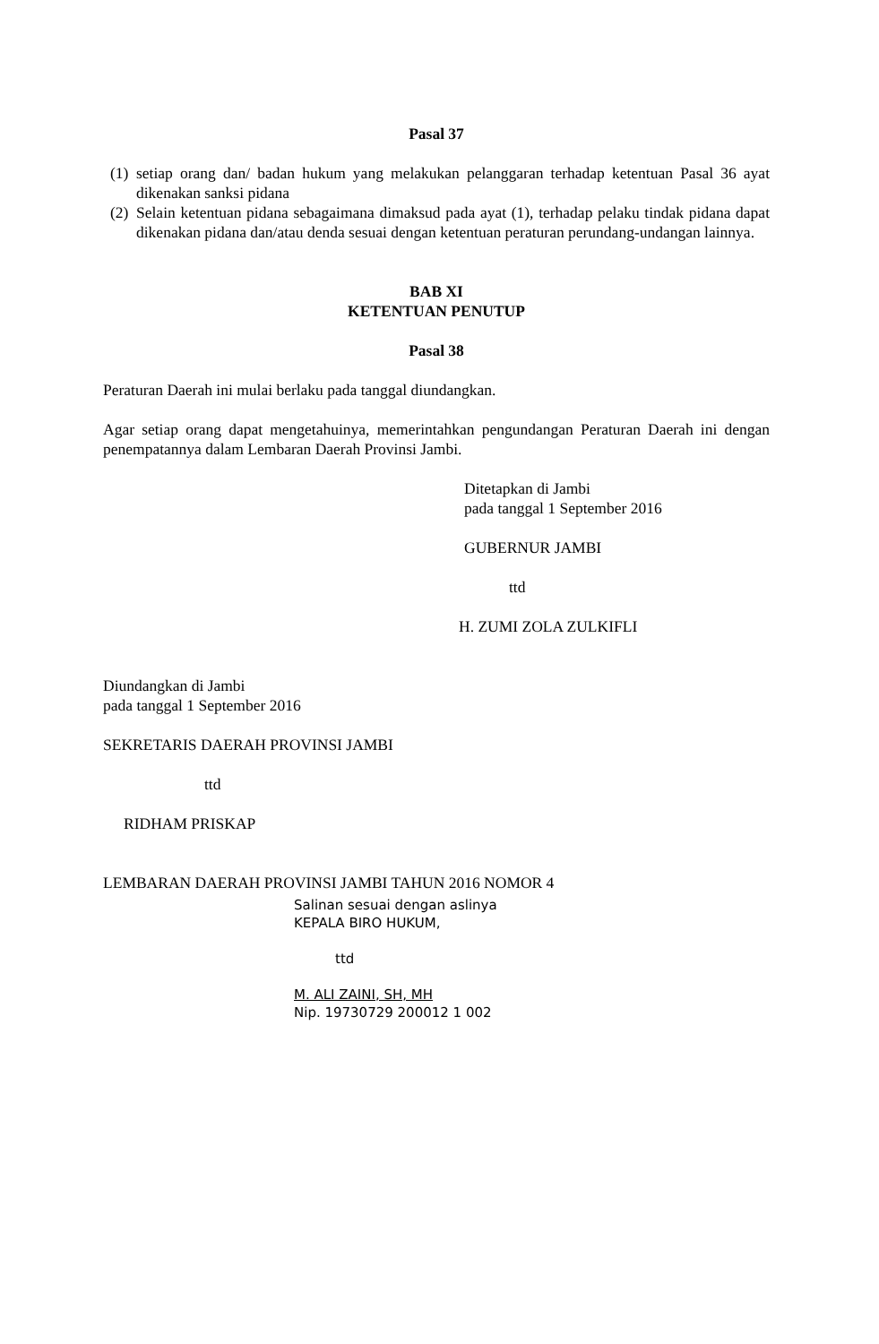Pasal 37
(1) setiap orang dan/ badan hukum yang melakukan pelanggaran terhadap ketentuan Pasal 36 ayat dikenakan sanksi pidana
(2) Selain ketentuan pidana sebagaimana dimaksud pada ayat (1), terhadap pelaku tindak pidana dapat dikenakan pidana dan/atau denda sesuai dengan ketentuan peraturan perundang-undangan lainnya.
BAB XI
KETENTUAN PENUTUP
Pasal 38
Peraturan Daerah ini mulai berlaku pada tanggal diundangkan.
Agar setiap orang dapat mengetahuinya, memerintahkan pengundangan Peraturan Daerah ini dengan penempatannya dalam Lembaran Daerah Provinsi Jambi.
Ditetapkan di Jambi
pada tanggal 1 September 2016
GUBERNUR JAMBI
ttd
H. ZUMI ZOLA ZULKIFLI
Diundangkan di Jambi
pada tanggal 1 September 2016
SEKRETARIS DAERAH PROVINSI JAMBI
ttd
RIDHAM PRISKAP
LEMBARAN DAERAH PROVINSI JAMBI TAHUN 2016 NOMOR 4
Salinan sesuai dengan aslinya
KEPALA BIRO HUKUM,
ttd
M. ALI ZAINI, SH, MH
Nip. 19730729 200012 1 002